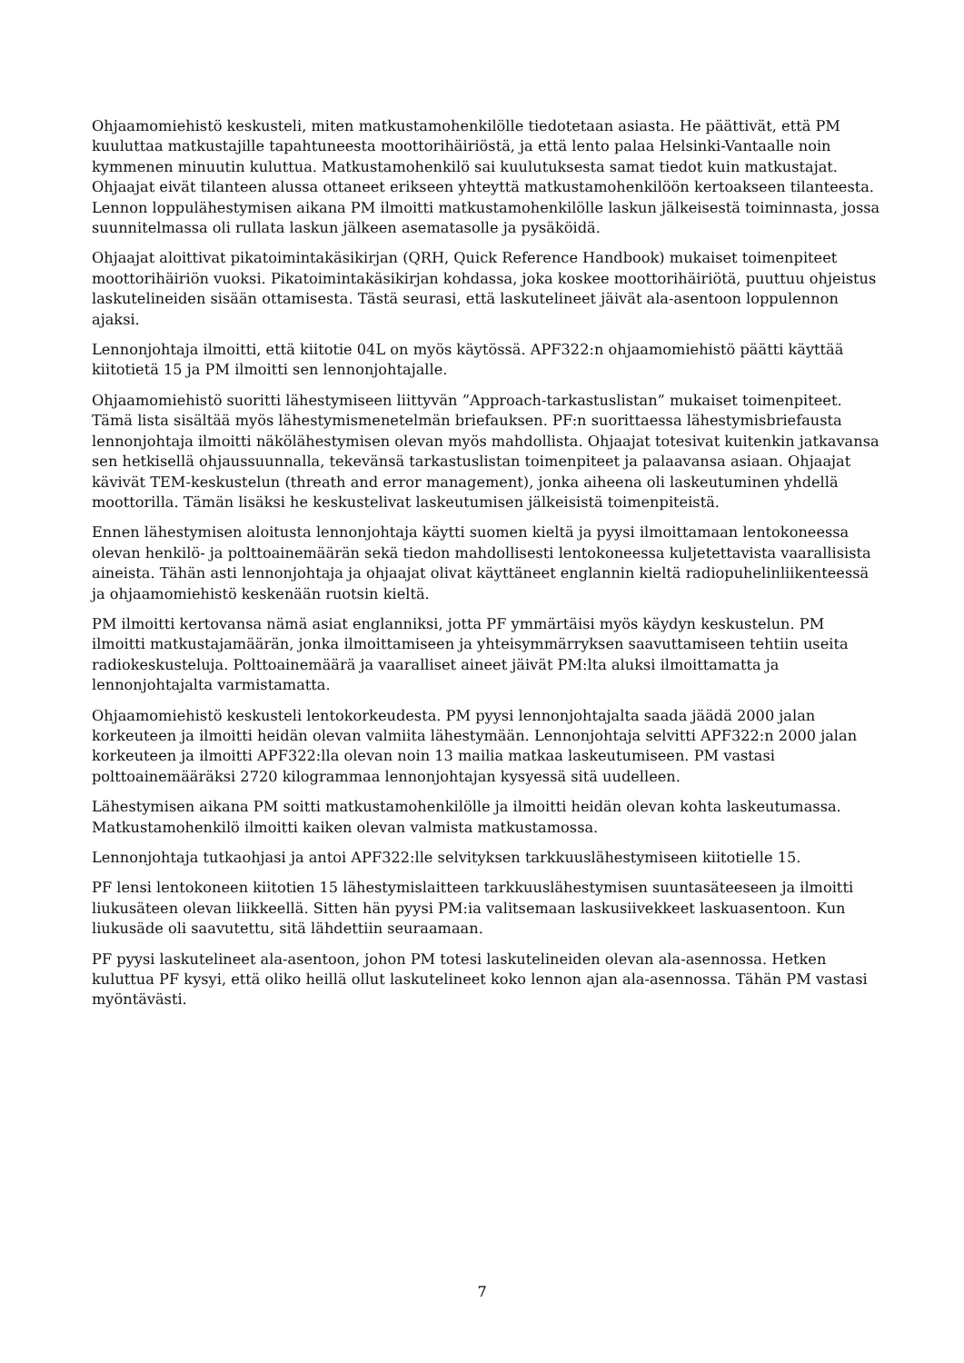Ohjaamomiehistö keskusteli, miten matkustamohenkilölle tiedotetaan asiasta. He päättivät, että PM kuuluttaa matkustajille tapahtuneesta moottorihäiriöstä, ja että lento palaa Helsinki-Vantaalle noin kymmenen minuutin kuluttua. Matkustamohenkilö sai kuulutuksesta samat tiedot kuin matkustajat. Ohjaajat eivät tilanteen alussa ottaneet erikseen yhteyttä matkustamohenkilöön kertoakseen tilanteesta. Lennon loppulähestymisen aikana PM ilmoitti matkustamohenkilölle laskun jälkeisestä toiminnasta, jossa suunnitelmassa oli rullata laskun jälkeen asematasolle ja pysäköidä.
Ohjaajat aloittivat pikatoimintakäsikirjan (QRH, Quick Reference Handbook) mukaiset toimenpiteet moottorihäiriön vuoksi. Pikatoimintakäsikirjan kohdassa, joka koskee moottorihäiriötä, puuttuu ohjeistus laskutelineiden sisään ottamisesta. Tästä seurasi, että laskutelineet jäivät ala-asentoon loppulennon ajaksi.
Lennonjohtaja ilmoitti, että kiitotie 04L on myös käytössä. APF322:n ohjaamomiehistö päätti käyttää kiitotietä 15 ja PM ilmoitti sen lennonjohtajalle.
Ohjaamomiehistö suoritti lähestymiseen liittyvän ”Approach-tarkastuslistan” mukaiset toimenpiteet. Tämä lista sisältää myös lähestymismenetelmän briefauksen. PF:n suorittaessa lähestymisbriefausta lennonjohtaja ilmoitti näkölähestymisen olevan myös mahdollista. Ohjaajat totesivat kuitenkin jatkavansa sen hetkisellä ohjaussuunnalla, tekevänsä tarkastuslistan toimenpiteet ja palaavansa asiaan. Ohjaajat kävivät TEM-keskustelun (threath and error management), jonka aiheena oli laskeutuminen yhdellä moottorilla. Tämän lisäksi he keskustelivat laskeutumisen jälkeisistä toimenpiteistä.
Ennen lähestymisen aloitusta lennonjohtaja käytti suomen kieltä ja pyysi ilmoittamaan lentokoneessa olevan henkilö- ja polttoainemäärän sekä tiedon mahdollisesti lentokoneessa kuljetettavista vaarallisista aineista. Tähän asti lennonjohtaja ja ohjaajat olivat käyttäneet englannin kieltä radiopuhelinliikenteessä ja ohjaamomiehistö keskenään ruotsin kieltä.
PM ilmoitti kertovansa nämä asiat englanniksi, jotta PF ymmärtäisi myös käydyn keskustelun. PM ilmoitti matkustajamäärän, jonka ilmoittamiseen ja yhteisymmärryksen saavuttamiseen tehtiin useita radiokeskusteluja. Polttoainemäärä ja vaaralliset aineet jäivät PM:lta aluksi ilmoittamatta ja lennonjohtajalta varmistamatta.
Ohjaamomiehistö keskusteli lentokorkeudesta. PM pyysi lennonjohtajalta saada jäädä 2000 jalan korkeuteen ja ilmoitti heidän olevan valmiita lähestymään. Lennonjohtaja selvitti APF322:n 2000 jalan korkeuteen ja ilmoitti APF322:lla olevan noin 13 mailia matkaa laskeutumiseen. PM vastasi polttoainemääräksi 2720 kilogrammaa lennonjohtajan kysyessä sitä uudelleen.
Lähestymisen aikana PM soitti matkustamohenkilölle ja ilmoitti heidän olevan kohta laskeutumassa. Matkustamohenkilö ilmoitti kaiken olevan valmista matkustamossa.
Lennonjohtaja tutkaohjasi ja antoi APF322:lle selvityksen tarkkuuslähestymiseen kiitotielle 15.
PF lensi lentokoneen kiitotien 15 lähestymislaitteen tarkkuuslähestymisen suuntasäteeseen ja ilmoitti liukusäteen olevan liikkeellä. Sitten hän pyysi PM:ia valitsemaan laskusiivekkeet laskuasentoon. Kun liukusäde oli saavutettu, sitä lähdettiin seuraamaan.
PF pyysi laskutelineet ala-asentoon, johon PM totesi laskutelineiden olevan ala-asennossa. Hetken kuluttua PF kysyi, että oliko heillä ollut laskutelineet koko lennon ajan ala-asennossa. Tähän PM vastasi myöntävästi.
7